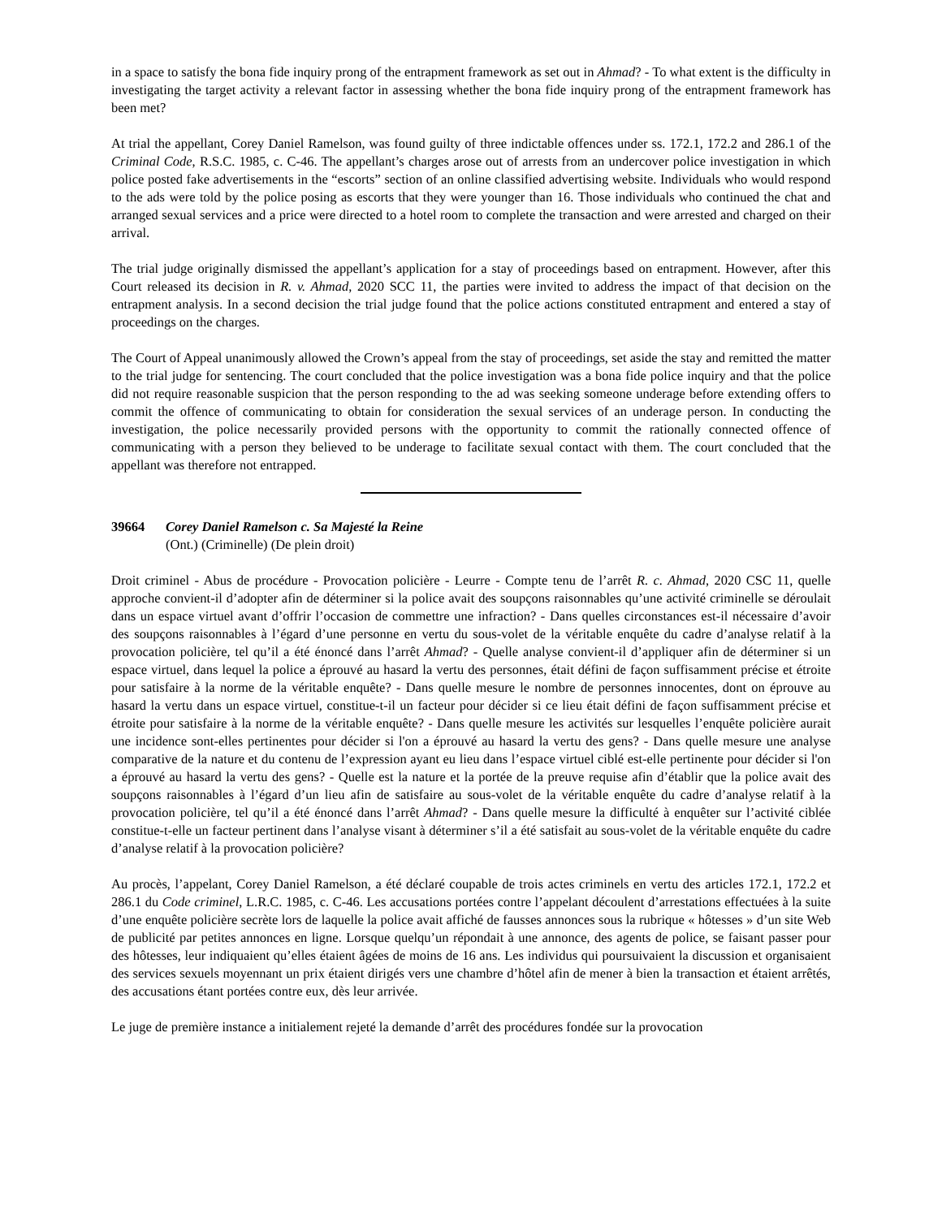in a space to satisfy the bona fide inquiry prong of the entrapment framework as set out in Ahmad? - To what extent is the difficulty in investigating the target activity a relevant factor in assessing whether the bona fide inquiry prong of the entrapment framework has been met?
At trial the appellant, Corey Daniel Ramelson, was found guilty of three indictable offences under ss. 172.1, 172.2 and 286.1 of the Criminal Code, R.S.C. 1985, c. C-46. The appellant’s charges arose out of arrests from an undercover police investigation in which police posted fake advertisements in the “escorts” section of an online classified advertising website. Individuals who would respond to the ads were told by the police posing as escorts that they were younger than 16. Those individuals who continued the chat and arranged sexual services and a price were directed to a hotel room to complete the transaction and were arrested and charged on their arrival.
The trial judge originally dismissed the appellant’s application for a stay of proceedings based on entrapment. However, after this Court released its decision in R. v. Ahmad, 2020 SCC 11, the parties were invited to address the impact of that decision on the entrapment analysis. In a second decision the trial judge found that the police actions constituted entrapment and entered a stay of proceedings on the charges.
The Court of Appeal unanimously allowed the Crown’s appeal from the stay of proceedings, set aside the stay and remitted the matter to the trial judge for sentencing. The court concluded that the police investigation was a bona fide police inquiry and that the police did not require reasonable suspicion that the person responding to the ad was seeking someone underage before extending offers to commit the offence of communicating to obtain for consideration the sexual services of an underage person. In conducting the investigation, the police necessarily provided persons with the opportunity to commit the rationally connected offence of communicating with a person they believed to be underage to facilitate sexual contact with them. The court concluded that the appellant was therefore not entrapped.
39664 Corey Daniel Ramelson c. Sa Majesté la Reine
(Ont.) (Criminelle) (De plein droit)
Droit criminel - Abus de procédure - Provocation policière - Leurre - Compte tenu de l’arrêt R. c. Ahmad, 2020 CSC 11, quelle approche convient-il d’adopter afin de déterminer si la police avait des soupçons raisonnables qu’une activité criminelle se déroulait dans un espace virtuel avant d’offrir l’occasion de commettre une infraction? - Dans quelles circonstances est-il nécessaire d’avoir des soupçons raisonnables à l’égard d’une personne en vertu du sous-volet de la véritable enquête du cadre d’analyse relatif à la provocation policière, tel qu’il a été énoncé dans l’arrêt Ahmad? - Quelle analyse convient-il d’appliquer afin de déterminer si un espace virtuel, dans lequel la police a éprouvé au hasard la vertu des personnes, était défini de façon suffisamment précise et étroite pour satisfaire à la norme de la véritable enquête? - Dans quelle mesure le nombre de personnes innocentes, dont on éprouve au hasard la vertu dans un espace virtuel, constitue-t-il un facteur pour décider si ce lieu était défini de façon suffisamment précise et étroite pour satisfaire à la norme de la véritable enquête? - Dans quelle mesure les activités sur lesquelles l’enquête policière aurait une incidence sont-elles pertinentes pour décider si l'on a éprouvé au hasard la vertu des gens? - Dans quelle mesure une analyse comparative de la nature et du contenu de l’expression ayant eu lieu dans l’espace virtuel ciblé est-elle pertinente pour décider si l'on a éprouvé au hasard la vertu des gens? - Quelle est la nature et la portée de la preuve requise afin d’établir que la police avait des soupçons raisonnables à l’égard d’un lieu afin de satisfaire au sous-volet de la véritable enquête du cadre d’analyse relatif à la provocation policière, tel qu’il a été énoncé dans l’arrêt Ahmad? - Dans quelle mesure la difficulté à enquêter sur l’activité ciblée constitue-t-elle un facteur pertinent dans l’analyse visant à déterminer s’il a été satisfait au sous-volet de la véritable enquête du cadre d’analyse relatif à la provocation policière?
Au procès, l’appelant, Corey Daniel Ramelson, a été déclaré coupable de trois actes criminels en vertu des articles 172.1, 172.2 et 286.1 du Code criminel, L.R.C. 1985, c. C-46. Les accusations portées contre l’appelant découlent d’arrestations effectuées à la suite d’une enquête policière secrète lors de laquelle la police avait affiché de fausses annonces sous la rubrique « hôtesses » d’un site Web de publicité par petites annonces en ligne. Lorsque quelqu’un répondait à une annonce, des agents de police, se faisant passer pour des hôtesses, leur indiquaient qu’elles étaient âgées de moins de 16 ans. Les individus qui poursuivaient la discussion et organisaient des services sexuels moyennant un prix étaient dirigés vers une chambre d’hôtel afin de mener à bien la transaction et étaient arrêtés, des accusations étant portées contre eux, dès leur arrivée.
Le juge de première instance a initialement rejeté la demande d’arrêt des procédures fondée sur la provocation